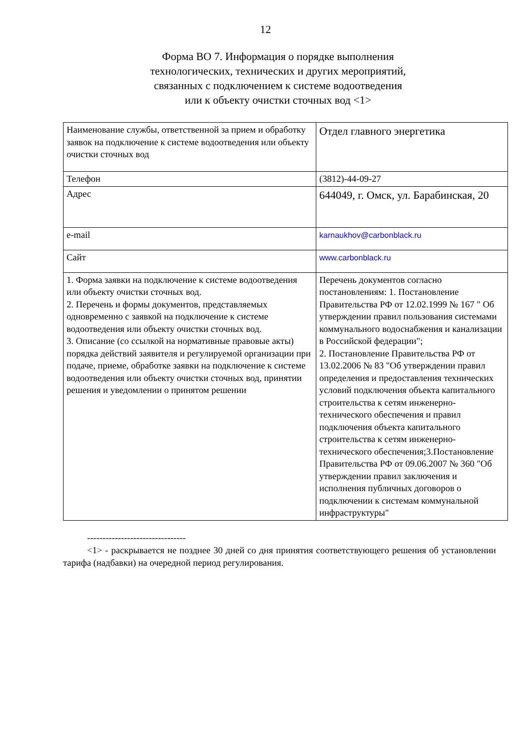12
Форма ВО 7. Информация о порядке выполнения
технологических, технических и других мероприятий,
связанных с подключением к системе водоотведения
или к объекту очистки сточных вод <1>
| Наименование службы, ответственной за прием и обработку заявок на подключение к системе водоотведения или объекту очистки сточных вод | Отдел главного энергетика |
| Телефон | (3812)-44-09-27 |
| Адрес | 644049, г. Омск, ул. Барабинская, 20 |
| e-mail | karnaukhov@carbonblack.ru |
| Сайт | www.carbonblack.ru |
| 1. Форма заявки на подключение к системе водоотведения или объекту очистки сточных вод. 2. Перечень и формы документов, представляемых одновременно с заявкой на подключение к системе водоотведения или объекту очистки сточных вод. 3. Описание (со ссылкой на нормативные правовые акты) порядка действий заявителя и регулируемой организации при подаче, приеме, обработке заявки на подключение к системе водоотведения или объекту очистки сточных вод, принятии решения и уведомлении о принятом решении | Перечень документов согласно постановлениям: 1. Постановление Правительства РФ от 12.02.1999 № 167 " Об утверждении правил пользования системами коммунального водоснабжения и канализации в Российской федерации"; 2. Постановление Правительства РФ от 13.02.2006 № 83 "Об утверждении правил определения и предоставления технических условий подключения объекта капитального строительства к сетям инженерно-технического обеспечения и правил подключения объекта капитального строительства к сетям инженерно-технического обеспечения;3.Постановление Правительства РФ от 09.06.2007 № 360 "Об утверждении правил заключения и исполнения публичных договоров о подключении к системам коммунальной инфраструктуры" |
--------------------------------
<1> - раскрывается не позднее 30 дней со дня принятия соответствующего решения об установлении тарифа (надбавки) на очередной период регулирования.